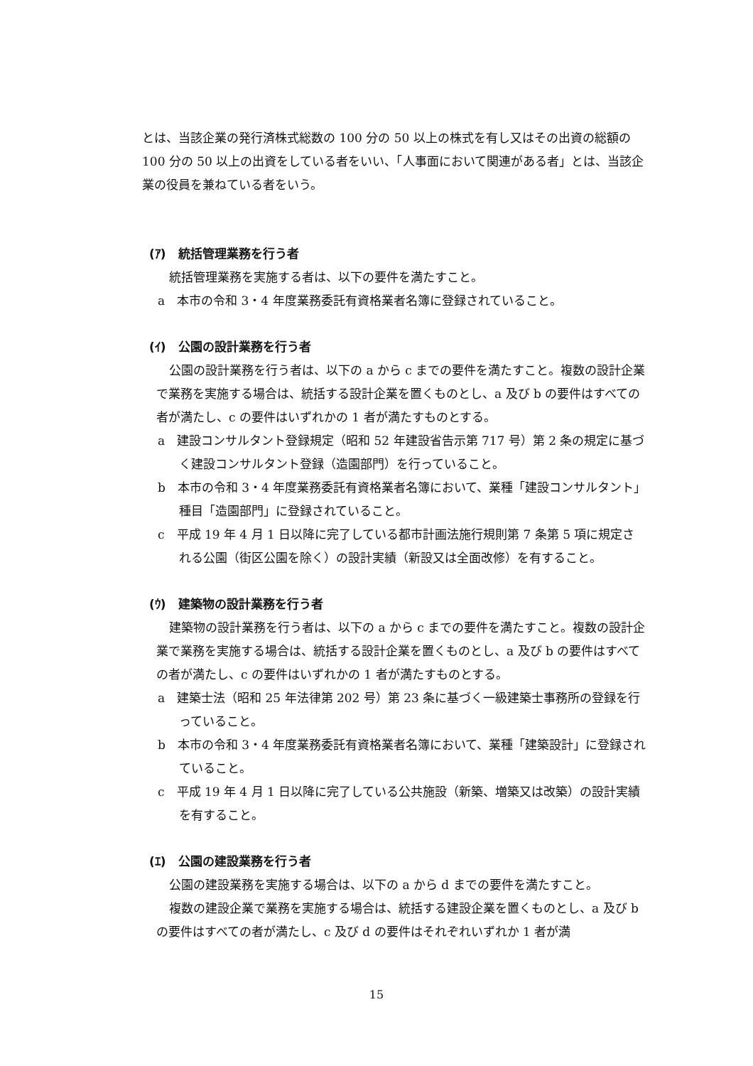とは、当該企業の発行済株式総数の 100 分の 50 以上の株式を有し又はその出資の総額の 100 分の 50 以上の出資をしている者をいい、「人事面において関連がある者」とは、当該企業の役員を兼ねている者をいう。
(ｱ)　統括管理業務を行う者
統括管理業務を実施する者は、以下の要件を満たすこと。
a　本市の令和 3・4 年度業務委託有資格業者名簿に登録されていること。
(ｲ)　公園の設計業務を行う者
公園の設計業務を行う者は、以下の a から c までの要件を満たすこと。複数の設計企業で業務を実施する場合は、統括する設計企業を置くものとし、a 及び b の要件はすべての者が満たし、c の要件はいずれかの 1 者が満たすものとする。
a　建設コンサルタント登録規定（昭和 52 年建設省告示第 717 号）第 2 条の規定に基づく建設コンサルタント登録（造園部門）を行っていること。
b　本市の令和 3・4 年度業務委託有資格業者名簿において、業種「建設コンサルタント」種目「造園部門」に登録されていること。
c　平成 19 年 4 月 1 日以降に完了している都市計画法施行規則第 7 条第 5 項に規定される公園（街区公園を除く）の設計実績（新設又は全面改修）を有すること。
(ｳ)　建築物の設計業務を行う者
建築物の設計業務を行う者は、以下の a から c までの要件を満たすこと。複数の設計企業で業務を実施する場合は、統括する設計企業を置くものとし、a 及び b の要件はすべての者が満たし、c の要件はいずれかの 1 者が満たすものとする。
a　建築士法（昭和 25 年法律第 202 号）第 23 条に基づく一級建築士事務所の登録を行っていること。
b　本市の令和 3・4 年度業務委託有資格業者名簿において、業種「建築設計」に登録されていること。
c　平成 19 年 4 月 1 日以降に完了している公共施設（新築、増築又は改築）の設計実績を有すること。
(ｴ)　公園の建設業務を行う者
公園の建設業務を実施する場合は、以下の a から d までの要件を満たすこと。
複数の建設企業で業務を実施する場合は、統括する建設企業を置くものとし、a 及び b の要件はすべての者が満たし、c 及び d の要件はそれぞれいずれか 1 者が満
15